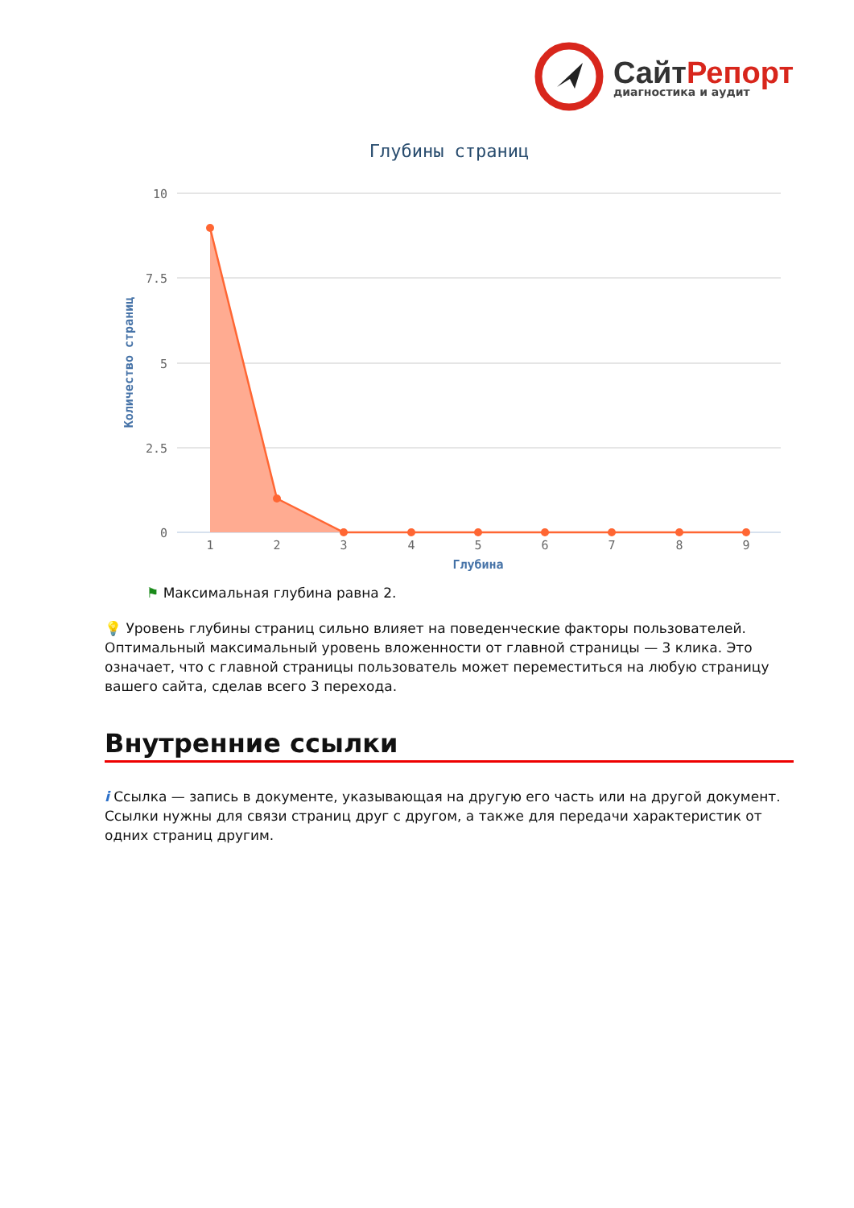СайтРепорт
диагностика и аудит
Глубины страниц
10
7.5
5
2.5
0
Количество страниц
1
2
3
4
5
6
7
8
9
Глубина
⚑ Максимальная глубина равна 2.
💡 Уровень глубины страниц сильно влияет на поведенческие факторы пользователей. Оптимальный максимальный уровень вложенности от главной страницы — 3 клика. Это означает, что с главной страницы пользователь может переместиться на любую страницу вашего сайта, сделав всего 3 перехода.
Внутренние ссылки
i Ссылка — запись в документе, указывающая на другую его часть или на другой документ. Ссылки нужны для связи страниц друг с другом, а также для передачи характеристик от одних страниц другим.